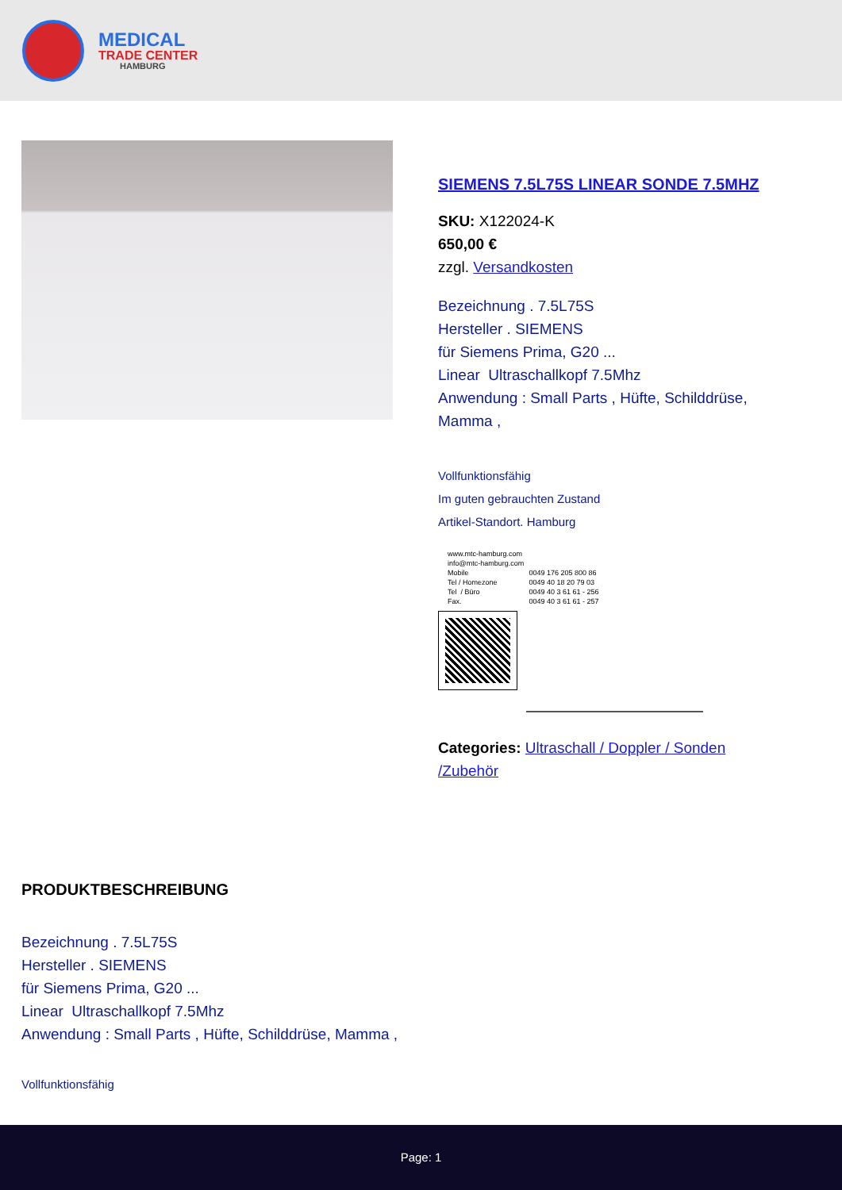MEDICAL
TRADE CENTER
HAMBURG
SIEMENS 7.5L75S LINEAR SONDE 7.5MHZ
SKU: X122024-K
650,00 €
zzgl. Versandkosten
Bezeichnung . 7.5L75S
Hersteller . SIEMENS
für Siemens Prima, G20 ...
Linear Ultraschallkopf 7.5Mhz
Anwendung : Small Parts , Hüfte, Schilddrüse, Mamma ,
Vollfunktionsfähig
Im guten gebrauchten Zustand
Artikel-Standort. Hamburg
| www.mtc-hamburg.com | |
| info@mtc-hamburg.com | |
| Mobile | 0049 176 205 800 86 |
| Tel / Homezone | 0049 40 18 20 79 03 |
| Tel / Büro | 0049 40 3 61 61 - 256 |
| Fax. | 0049 40 3 61 61 - 257 |
Categories: Ultraschall / Doppler / Sonden /Zubehör
PRODUKTBESCHREIBUNG
Bezeichnung . 7.5L75S
Hersteller . SIEMENS
für Siemens Prima, G20 ...
Linear Ultraschallkopf 7.5Mhz
Anwendung : Small Parts , Hüfte, Schilddrüse, Mamma ,
Vollfunktionsfähig
Page: 1